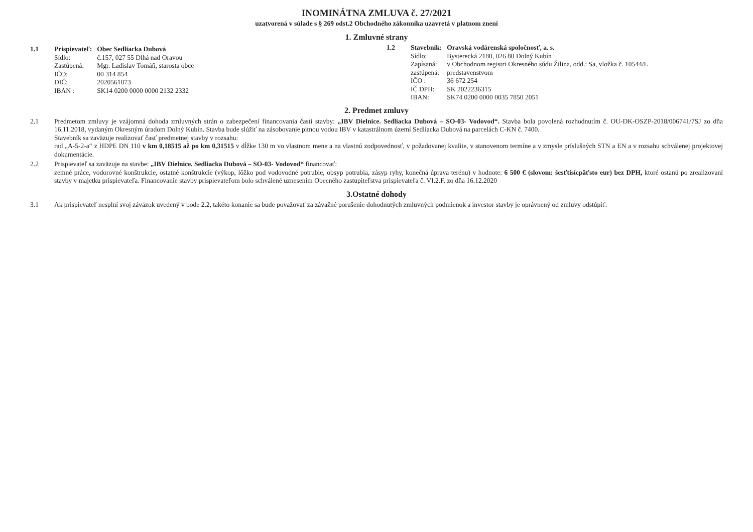INOMINÁTNA ZMLUVA č. 27/2021
uzatvorená v súlade s § 269 odst.2 Obchodného zákonníka uzavretá v platnom znení
1. Zmluvné strany
1.1
| Prispievateľ: | Obec Sedliacka Dubová |
| Sídlo: | č.157, 027 55 Dlhá nad Oravou |
| Zastúpená: | Mgr. Ladislav Tomáň, starosta obce |
| IČO: | 00 314 854 |
| DIČ: | 2020561873 |
| IBAN : | SK14 0200 0000 0000 2132 2332 |
1.2
| Stavebník: | Oravská vodárenská spoločnosť, a. s. |
| Sídlo: | Bysterecká 2180, 026 80 Dolný Kubín |
| Zapísaná: | v Obchodnom registri Okresného súdu Žilina, odd.: Sa, vložka č. 10544/L |
| zastúpená: | predstavenstvom |
| IČO : | 36 672 254 |
| IČ DPH: | SK 2022236315 |
| IBAN: | SK74 0200 0000 0035 7850 2051 |
2. Predmet zmluvy
2.1 Predmetom zmluvy je vzájomná dohoda zmluvných strán o zabezpečení financovania časti stavby: „IBV Dielnice. Sedliacka Dubová – SO-03- Vodovod“. Stavba bola povolená rozhodnutím č. OU-DK-OSZP-2018/006741/7SJ zo dňa 16.11.2018, vydaným Okresným úradom Dolný Kubín. Stavba bude slúžiť na zásobovanie pitnou vodou IBV v katastrálnom území Sedliacka Dubová na parcelách C-KN č. 7400.
Stavebník sa zaväzuje realizovať časť predmetnej stavby v rozsahu:
rad „A-5-2-a“ z HDPE DN 110 v km 0,18515 až po km 0,31515 v dĺžke 130 m vo vlastnom mene a na vlastnú zodpovednosť, v požadovanej kvalite, v stanovenom termíne a v zmysle príslušných STN a EN a v rozsahu schválenej projektovej dokumentácie.
2.2 Prispievateľ sa zaväzuje na stavbe: „IBV Dielnice. Sedliacka Dubová – SO-03- Vodovod“ financovať:
zemné práce, vodorovné konštrukcie, ostatné konštrukcie (výkop, lôžko pod vodovodné potrubie, obsyp potrubia, zásyp ryhy, konečná úprava terénu) v hodnote: 6 500 € (slovom: šesťtisícpäťsto eur) bez DPH, ktoré ostanú po zrealizovaní stavby v majetku prispievateľa. Financovanie stavby prispievateľom bolo schválené uznesením Obecného zastupiteľstva prispievateľa č. VI.2.F. zo dňa 16.12.2020
3.Ostatné dohody
3.1 Ak prispievateľ nesplní svoj záväzok uvedený v bode 2.2, takéto konanie sa bude považovať za závažné porušenie dohodnutých zmluvných podmienok a investor stavby je oprávnený od zmluvy odstúpiť.